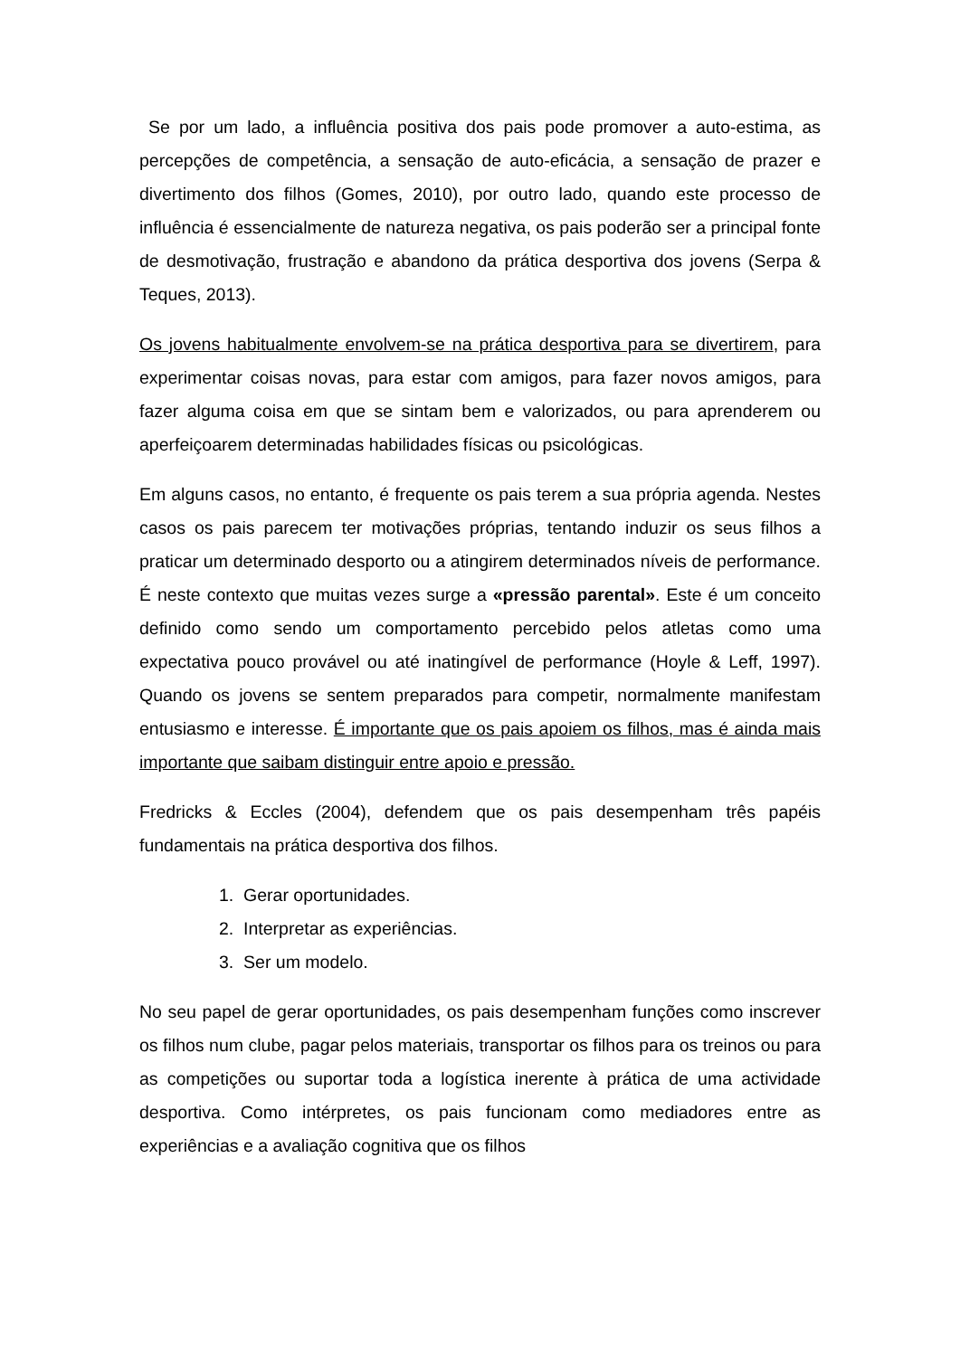Se por um lado, a influência positiva dos pais pode promover a auto-estima, as percepções de competência, a sensação de auto-eficácia, a sensação de prazer e divertimento dos filhos (Gomes, 2010), por outro lado, quando este processo de influência é essencialmente de natureza negativa, os pais poderão ser a principal fonte de desmotivação, frustração e abandono da prática desportiva dos jovens (Serpa & Teques, 2013).
Os jovens habitualmente envolvem-se na prática desportiva para se divertirem, para experimentar coisas novas, para estar com amigos, para fazer novos amigos, para fazer alguma coisa em que se sintam bem e valorizados, ou para aprenderem ou aperfeiçoarem determinadas habilidades físicas ou psicológicas.
Em alguns casos, no entanto, é frequente os pais terem a sua própria agenda. Nestes casos os pais parecem ter motivações próprias, tentando induzir os seus filhos a praticar um determinado desporto ou a atingirem determinados níveis de performance. É neste contexto que muitas vezes surge a «pressão parental». Este é um conceito definido como sendo um comportamento percebido pelos atletas como uma expectativa pouco provável ou até inatingível de performance (Hoyle & Leff, 1997). Quando os jovens se sentem preparados para competir, normalmente manifestam entusiasmo e interesse. É importante que os pais apoiem os filhos, mas é ainda mais importante que saibam distinguir entre apoio e pressão.
Fredricks & Eccles (2004), defendem que os pais desempenham três papéis fundamentais na prática desportiva dos filhos.
1. Gerar oportunidades.
2. Interpretar as experiências.
3. Ser um modelo.
No seu papel de gerar oportunidades, os pais desempenham funções como inscrever os filhos num clube, pagar pelos materiais, transportar os filhos para os treinos ou para as competições ou suportar toda a logística inerente à prática de uma actividade desportiva. Como intérpretes, os pais funcionam como mediadores entre as experiências e a avaliação cognitiva que os filhos